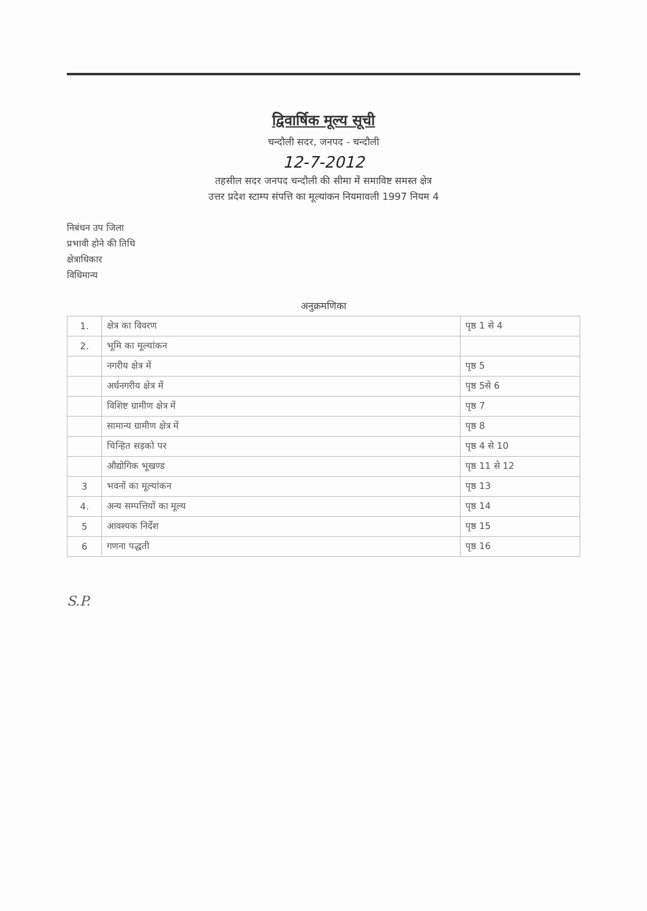द्विवार्षिक मूल्य सूची
चन्दौली सदर, जनपद - चन्दौली
12-7-2012
तहसील सदर जनपद चन्दौली की सीमा में समाविष्ट समस्त क्षेत्र
उत्तर प्रदेश स्टाम्प संपत्ति का मूल्यांकन नियमावली 1997 नियम 4
निबंधन उप जिला
प्रभावी होने की तिथि
क्षेत्राधिकार
विधिमान्य
अनुक्रमणिका
| 1. | क्षेत्र का विवरण | पृष्ठ 1 से 4 |
| 2. | भूमि का मूल्यांकन | |
| | नगरीय क्षेत्र में | पृष्ठ 5 |
| | अर्धनगरीय क्षेत्र में | पृष्ठ 5से 6 |
| | विशिष्ट ग्रामीण क्षेत्र में | पृष्ठ 7 |
| | सामान्य ग्रामीण क्षेत्र में | पृष्ठ 8 |
| | चिन्हित सड़को पर | पृष्ठ 4 से 10 |
| | औद्योगिक भूखण्ड | पृष्ठ 11 से 12 |
| 3 | भवनों का मूल्यांकन | पृष्ठ 13 |
| 4. | अन्य सम्पत्तियों का मूल्य | पृष्ठ 14 |
| 5 | आवश्यक निर्देश | पृष्ठ 15 |
| 6 | गणना पद्धती | पृष्ठ 16 |
S.P.